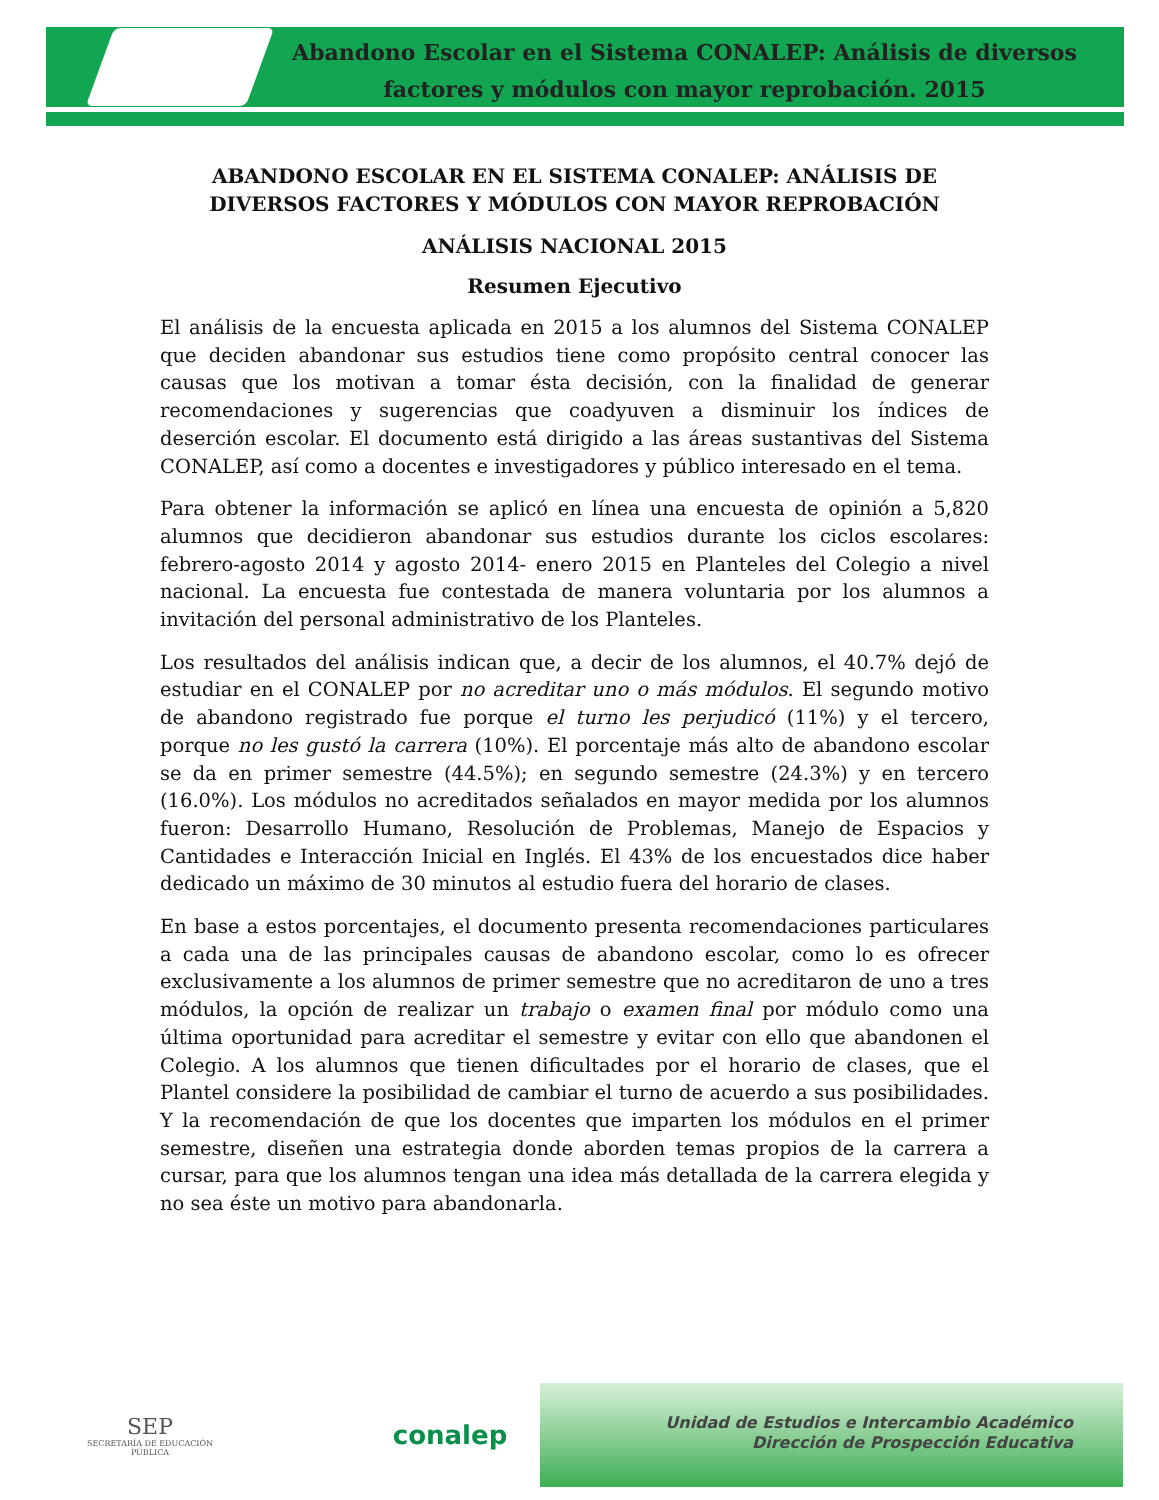Abandono Escolar en el Sistema CONALEP: Análisis de diversos factores y módulos con mayor reprobación. 2015
ABANDONO ESCOLAR EN EL SISTEMA CONALEP: ANÁLISIS DE DIVERSOS FACTORES Y MÓDULOS CON MAYOR REPROBACIÓN
ANÁLISIS NACIONAL 2015
Resumen Ejecutivo
El análisis de la encuesta aplicada en 2015 a los alumnos del Sistema CONALEP que deciden abandonar sus estudios tiene como propósito central conocer las causas que los motivan a tomar ésta decisión, con la finalidad de generar recomendaciones y sugerencias que coadyuven a disminuir los índices de deserción escolar. El documento está dirigido a las áreas sustantivas del Sistema CONALEP, así como a docentes e investigadores y público interesado en el tema.
Para obtener la información se aplicó en línea una encuesta de opinión a 5,820 alumnos que decidieron abandonar sus estudios durante los ciclos escolares: febrero-agosto 2014 y agosto 2014- enero 2015 en Planteles del Colegio a nivel nacional. La encuesta fue contestada de manera voluntaria por los alumnos a invitación del personal administrativo de los Planteles.
Los resultados del análisis indican que, a decir de los alumnos, el 40.7% dejó de estudiar en el CONALEP por no acreditar uno o más módulos. El segundo motivo de abandono registrado fue porque el turno les perjudicó (11%) y el tercero, porque no les gustó la carrera (10%). El porcentaje más alto de abandono escolar se da en primer semestre (44.5%); en segundo semestre (24.3%) y en tercero (16.0%). Los módulos no acreditados señalados en mayor medida por los alumnos fueron: Desarrollo Humano, Resolución de Problemas, Manejo de Espacios y Cantidades e Interacción Inicial en Inglés. El 43% de los encuestados dice haber dedicado un máximo de 30 minutos al estudio fuera del horario de clases.
En base a estos porcentajes, el documento presenta recomendaciones particulares a cada una de las principales causas de abandono escolar, como lo es ofrecer exclusivamente a los alumnos de primer semestre que no acreditaron de uno a tres módulos, la opción de realizar un trabajo o examen final por módulo como una última oportunidad para acreditar el semestre y evitar con ello que abandonen el Colegio. A los alumnos que tienen dificultades por el horario de clases, que el Plantel considere la posibilidad de cambiar el turno de acuerdo a sus posibilidades. Y la recomendación de que los docentes que imparten los módulos en el primer semestre, diseñen una estrategia donde aborden temas propios de la carrera a cursar, para que los alumnos tengan una idea más detallada de la carrera elegida y no sea éste un motivo para abandonarla.
SEP
SECRETARÍA DE EDUCACIÓN PÚBLICA
conalep
Unidad de Estudios e Intercambio Académico
Dirección de Prospección Educativa